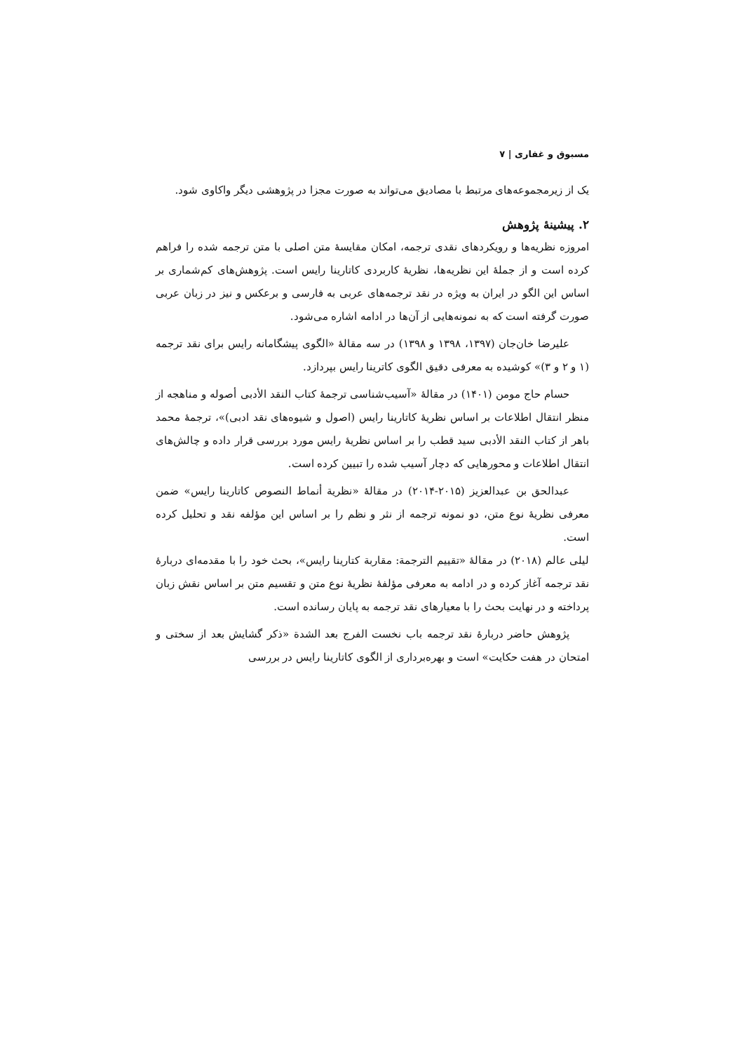مسبوق و غفاری | ۷
یک از زیرمجموعه‌های مرتبط با مصادیق می‌تواند به صورت مجزا در پژوهشی دیگر واکاوی شود.
۲. پیشینهٔ پژوهش
امروزه نظریه‌ها و رویکردهای نقدی ترجمه، امکان مقایسهٔ متن اصلی با متن ترجمه شده را فراهم کرده است و از جملهٔ این نظریه‌ها، نظریهٔ کاربردی کاتارینا رایس است. پژوهش‌های کم‌شماری بر اساس این الگو در ایران به ویژه در نقد ترجمه‌های عربی به فارسی و برعکس و نیز در زبان عربی صورت گرفته است که به نمونه‌هایی از آن‌ها در ادامه اشاره می‌شود.
علیرضا خان‌جان (۱۳۹۷، ۱۳۹۸ و ۱۳۹۸) در سه مقالهٔ «الگوی پیشگامانه رایس برای نقد ترجمه (۱ و ۲ و ۳)» کوشیده به معرفی دقیق الگوی کاترینا رایس بپردازد.
حسام حاج مومن (۱۴۰۱) در مقالهٔ «آسیب‌شناسی ترجمهٔ کتاب النقد الأدبی أصوله و مناهجه از منظر انتقال اطلاعات بر اساس نظریهٔ کاتارینا رایس (اصول و شیوه‌های نقد ادبی)»، ترجمهٔ محمد باهر از کتاب النقد الأدبی سید قطب را بر اساس نظریهٔ رایس مورد بررسی قرار داده و چالش‌های انتقال اطلاعات و محورهایی که دچار آسیب شده را تبیین کرده است.
عبدالحق بن عبدالعزیز (۲۰۱۵-۲۰۱۴) در مقالهٔ «نظریة أنماط النصوص کاتارینا رایس» ضمن معرفی نظریهٔ نوع متن، دو نمونه ترجمه از نثر و نظم را بر اساس این مؤلفه نقد و تحلیل کرده است.
لیلی عالم (۲۰۱۸) در مقالهٔ «تقییم الترجمة: مقاربة کتارینا رایس»، بحث خود را با مقدمه‌ای دربارهٔ نقد ترجمه آغاز کرده و در ادامه به معرفی مؤلفهٔ نظریهٔ نوع متن و تقسیم متن بر اساس نقش زبان پرداخته و در نهایت بحث را با معیارهای نقد ترجمه به پایان رسانده است.
پژوهش حاضر دربارهٔ نقد ترجمه باب نخست الفرج بعد الشدة «ذکر گشایش بعد از سختی و امتحان در هفت حکایت» است و بهره‌برداری از الگوی کاتارینا رایس در بررسی